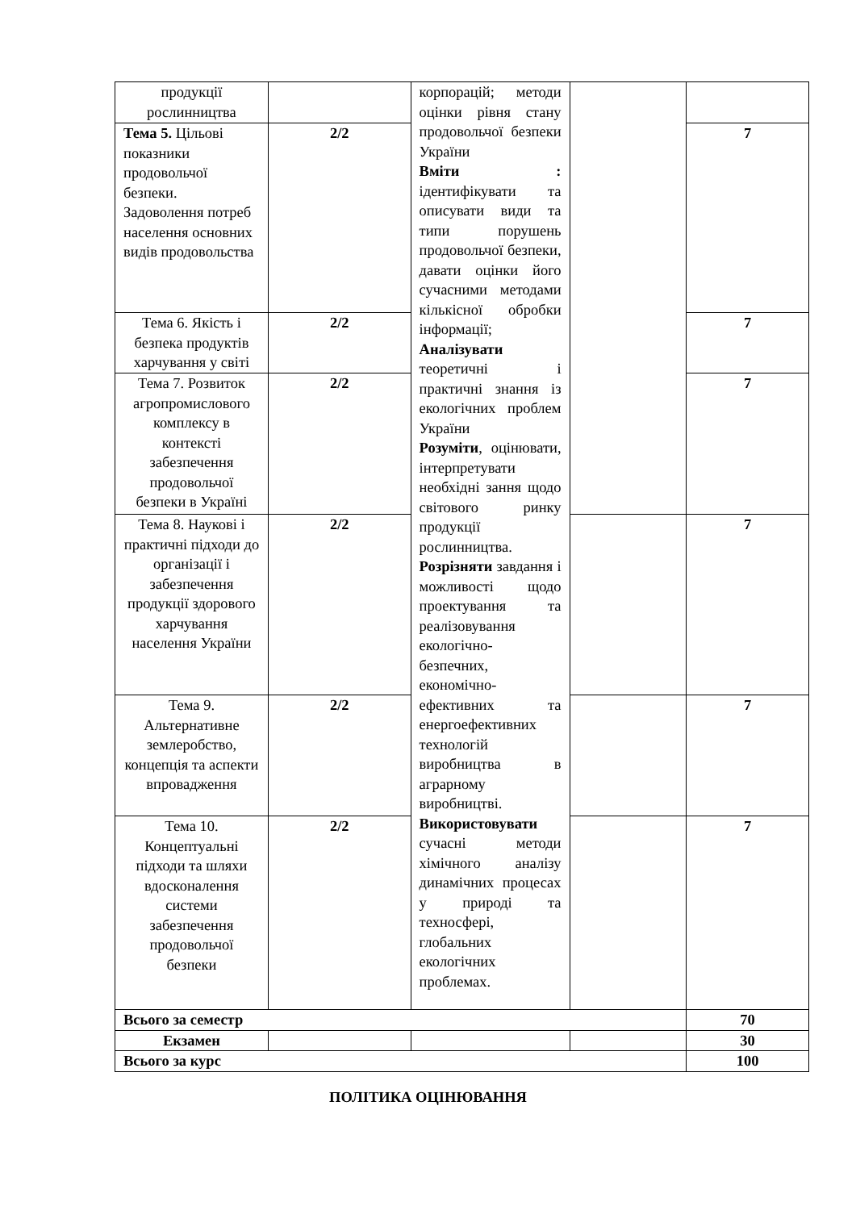| продукції рослинництва | | корпорацій; методи оцінки рівня стану продовольчої безпеки України Вміти : ідентифікувати та описувати види та типи порушень продовольчої безпеки, давати оцінки його сучасними методами кількісної обробки інформації; Аналізувати теоретичні і практичні знання із екологічних проблем України Розуміти , оцінювати, інтерпретувати необхідні зання щодо світового ринку продукції рослинництва. Розрізняти завдання і можливості щодо проектування та реалізовування екологічно-безпечних, економічно-ефективних та енергоефективних технологій виробництва в аграрному виробництві. Використовувати сучасні методи хімічного аналізу динамічних процесах у природі та техносфері, глобальних екологічних проблемах. | | |
| Тема 5. Цільові показники продовольчої безпеки. Задоволення потреб населення основних видів продовольства | 2/2 | | | 7 |
| Тема 6. Якість і безпека продуктів харчування у світі | 2/2 | | | 7 |
| Тема 7. Розвиток агропромислового комплексу в контексті забезпечення продовольчої безпеки в Україні | 2/2 | | | 7 |
| Тема 8. Наукові і практичні підходи до організації і забезпечення продукції здорового харчування населення України | 2/2 | | | 7 |
| Тема 9. Альтернативне землеробство, концепція та аспекти впровадження | 2/2 | | | 7 |
| Тема 10. Концептуальні підходи та шляхи вдосконалення системи забезпечення продовольчої безпеки | 2/2 | | | 7 |
| Всього за семестр | | | | 70 |
| Екзамен | | | | 30 |
| Всього за курс | | | | 100 |
ПОЛІТИКА ОЦІНЮВАННЯ